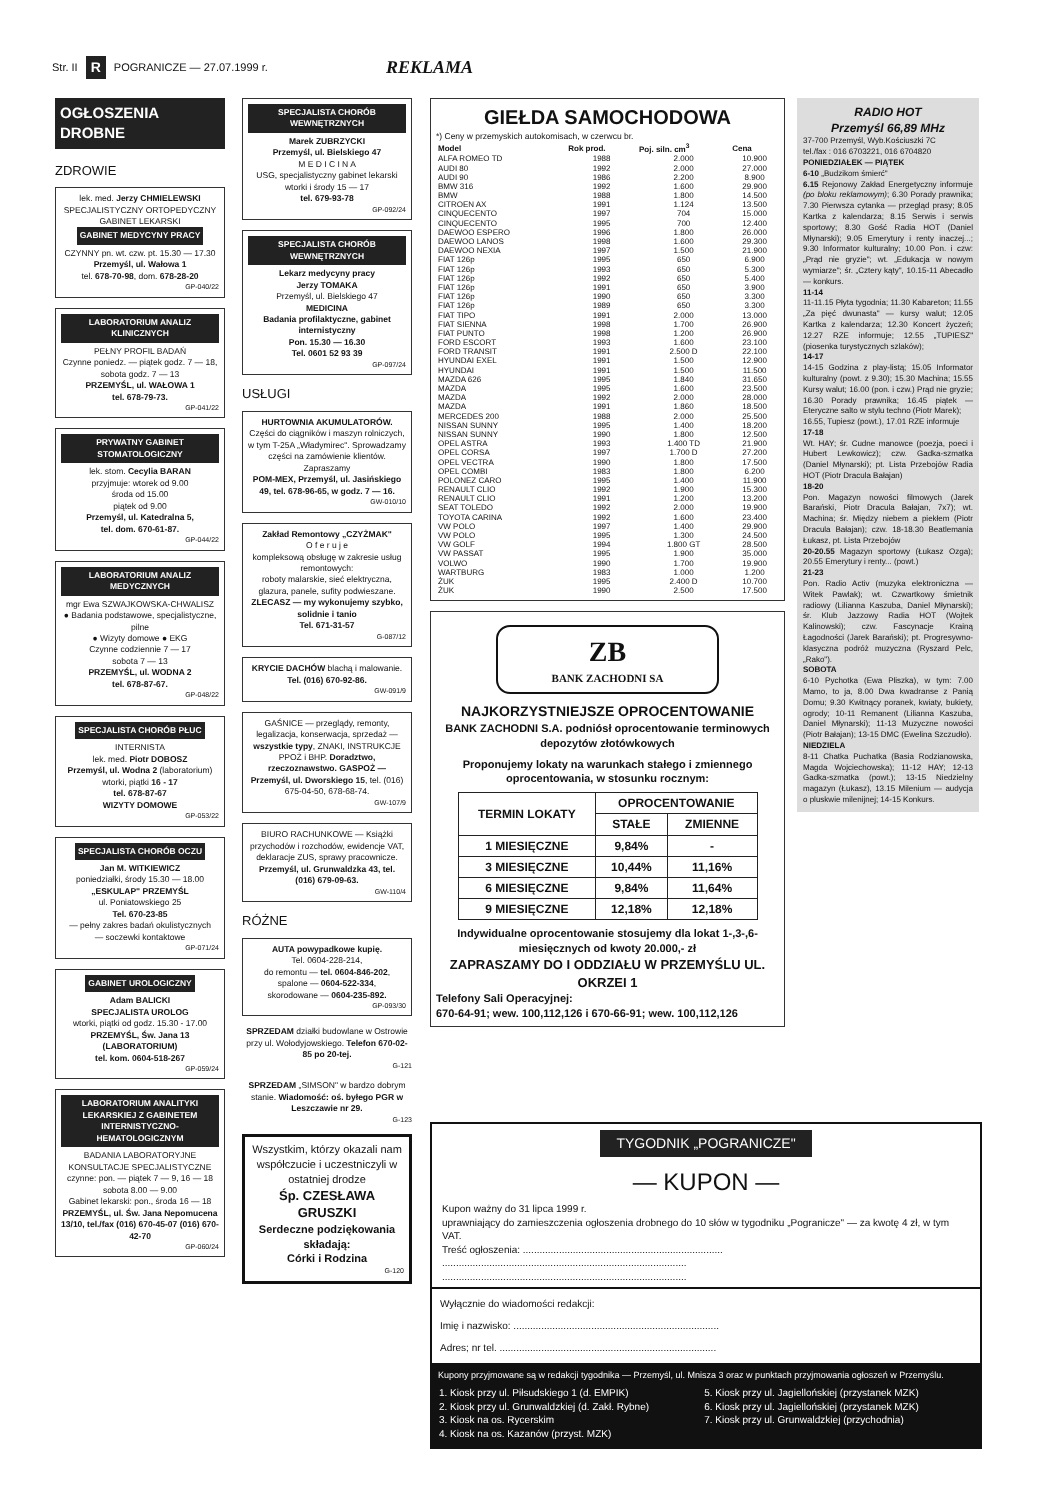Str. II R POGRANICZE — 27.07.1999 r. REKLAMA
OGŁOSZENIA DROBNE
ZDROWIE
lek. med. Jerzy CHMIELEWSKI
SPECJALISTYCZNY ORTOPEDYCZNY
GABINET LEKARSKI
GABINET MEDYCYNY PRACY
CZYNNY pn. wt. czw. pt. 15.30 — 17.30
Przemyśl, ul. Wałowa 1
tel. 678-70-98, dom. 678-28-20
GP-040/22
LABORATORIUM ANALIZ KLINICZNYCH
PEŁNY PROFIL BADAŃ
Czynne poniedz. — piątek godz. 7 — 18, sobota godz. 7 — 13
PRZEMYŚL, ul. WAŁOWA 1
tel. 678-79-73.
GP-041/22
PRYWATNY GABINET STOMATOLOGICZNY
lek. stom. Cecylia BARAN
przyjmuje: wtorek od 9.00
środa od 15.00
piątek od 9.00
Przemyśl, ul. Katedralna 5,
tel. dom. 670-61-87.
GP-044/22
LABORATORIUM ANALIZ MEDYCZNYCH
mgr Ewa SZWAJKOWSKA-CHWALISZ
● Badania podstawowe, specjalistyczne, pilne
● Wizyty domowe ● EKG
Czynne codziennie 7 — 17
sobota 7 — 13
PRZEMYŚL, ul. WODNA 2
tel. 678-87-67.
GP-048/22
SPECJALISTA CHORÓB PŁUC
INTERNISTA
lek. med. Piotr DOBOSZ
Przemyśl, ul. Wodna 2 (laboratorium)
wtorki, piątki 16 - 17
tel. 678-87-67
WIZYTY DOMOWE
GP-053/22
SPECJALISTA CHORÓB OCZU
Jan M. WITKIEWICZ
poniedziałki, środy 15.30 — 18.00
„ESKULAP" PRZEMYŚL
ul. Poniatowskiego 25
Tel. 670-23-85
— pełny zakres badań okulistycznych
— soczewki kontaktowe
GP-071/24
GABINET UROLOGICZNY
Adam BALICKI
SPECJALISTA UROLOG
wtorki, piątki od godz. 15.30 - 17.00
PRZEMYŚL, Św. Jana 13
(LABORATORIUM)
tel. kom. 0604-518-267
GP-059/24
LABORATORIUM ANALITYKI LEKARSKIEJ Z GABINETEM INTERNISTYCZNO-HEMATOLOGICZNYM
BADANIA LABORATORYJNE
KONSULTACJE SPECJALISTYCZNE
czynne: pon. — piątek 7 — 9, 16 — 18
sobota 8.00 — 9.00
Gabinet lekarski: pon., środa 16 — 18
PRZEMYŚL, ul. Św. Jana Nepomucena 13/10, tel./fax (016) 670-45-07 (016) 670-42-70
GP-060/24
SPECJALISTA CHORÓB WEWNĘTRZNYCH
Marek ZUBRZYCKI
Przemyśl, ul. Bielskiego 47
M E D I C I N A
USG, specjalistyczny gabinet lekarski
wtorki i środy 15 — 17
tel. 679-93-78
GP-092/24
SPECJALISTA CHORÓB WEWNĘTRZNYCH
Lekarz medycyny pracy
Jerzy TOMAKA
Przemyśl, ul. Bielskiego 47
MEDICINA
Badania profilaktyczne, gabinet internistyczny
Pon. 15.30 — 16.30
Tel. 0601 52 93 39
GP-097/24
USŁUGI
HURTOWNIA AKUMULATORÓW. Części do ciągników i maszyn rolniczych, w tym T-25A „Władymirec". Sprowadzamy części na zamówienie klientów.
Zapraszamy
POM-MEX, Przemyśl, ul. Jasińskiego 49, tel. 678-96-65, w godz. 7 — 16.
GW-010/10
Zakład Remontowy „CZYŻMAK"
O f e r u j e
kompleksową obsługę w zakresie usług remontowych:
roboty malarskie, sieć elektryczna, glazura, panele, sufity podwieszane.
ZLECASZ — my wykonujemy szybko, solidnie i tanio
Tel. 671-31-57
G-087/12
KRYCIE DACHÓW blachą i malowanie. Tel. (016) 670-92-86.
GW-091/9
GAŚNICE — przeglądy, remonty, legalizacja, konserwacja, sprzedaż — wszystkie typy, ZNAKI, INSTRUKCJE PPOŻ i BHP. Doradztwo, rzeczoznawstwo. GASPOŻ — Przemyśl, ul. Dworskiego 15, tel. (016) 675-04-50, 678-68-74.
GW-107/9
BIURO RACHUNKOWE — Książki przychodów i rozchodów, ewidencje VAT, deklaracje ZUS, sprawy pracownicze. Przemyśl, ul. Grunwaldzka 43, tel. (016) 679-09-63.
GW-110/4
RÓŻNE
AUTA powypadkowe kupię.
Tel. 0604-228-214,
do remontu — tel. 0604-846-202,
spalone — 0604-522-334,
skorodowane — 0604-235-892.
GP-093/30
SPRZEDAM działki budowlane w Ostrowie przy ul. Wołodyjowskiego. Telefon 670-02-85 po 20-tej.
G-121
SPRZEDAM „SIMSON" w bardzo dobrym stanie. Wiadomość: oś. byłego PGR w Leszczawie nr 29.
G-123
Wszystkim, którzy okazali nam współczucie i uczestniczyli w ostatniej drodze
Śp. CZESŁAWA GRUSZKI
Serdeczne podziękowania składają:
Córki i Rodzina
G-120
GIEŁDA SAMOCHODOWA
*) Ceny w przemyskich autokomisach, w czerwcu br.
| Model | Rok prod. | Poj. siln. cm<sup>3</sup> | Cena |
| --- | --- | --- | --- |
| ALFA ROMEO TD | 1988 | 2.000 | 10.900 |
| AUDI 80 | 1992 | 2.000 | 27.000 |
| AUDI 90 | 1986 | 2.200 | 8.900 |
| BMW 316 | 1992 | 1.600 | 29.900 |
| BMW | 1988 | 1.800 | 14.500 |
| CITROEN AX | 1991 | 1.124 | 13.500 |
| CINQUECENTO | 1997 | 704 | 15.000 |
| CINQUECENTO | 1995 | 700 | 12.400 |
| DAEWOO ESPERO | 1996 | 1.800 | 26.000 |
| DAEWOO LANOS | 1998 | 1.600 | 29.300 |
| DAEWOO NEXIA | 1997 | 1.500 | 21.900 |
| FIAT 126p | 1995 | 650 | 6.900 |
| FIAT 126p | 1993 | 650 | 5.300 |
| FIAT 126p | 1992 | 650 | 5.400 |
| FIAT 126p | 1991 | 650 | 3.900 |
| FIAT 126p | 1990 | 650 | 3.300 |
| FIAT 126p | 1989 | 650 | 3.300 |
| FIAT TIPO | 1991 | 2.000 | 13.000 |
| FIAT SIENNA | 1998 | 1.700 | 26.900 |
| FIAT PUNTO | 1998 | 1.200 | 26.900 |
| FORD ESCORT | 1993 | 1.600 | 23.100 |
| FORD TRANSIT | 1991 | 2.500 D | 22.100 |
| HYUNDAI EXEL | 1991 | 1.500 | 12.900 |
| HYUNDAI | 1991 | 1.500 | 11.500 |
| MAZDA 626 | 1995 | 1.840 | 31.650 |
| MAZDA | 1995 | 1.600 | 23.500 |
| MAZDA | 1992 | 2.000 | 28.000 |
| MAZDA | 1991 | 1.860 | 18.500 |
| MERCEDES 200 | 1988 | 2.000 | 25.500 |
| NISSAN SUNNY | 1995 | 1.400 | 18.200 |
| NISSAN SUNNY | 1990 | 1.800 | 12.500 |
| OPEL ASTRA | 1993 | 1.400 TD | 21.900 |
| OPEL CORSA | 1997 | 1.700 D | 27.200 |
| OPEL VECTRA | 1990 | 1.800 | 17.500 |
| OPEL COMBI | 1983 | 1.800 | 6.200 |
| POLONEZ CARO | 1995 | 1.400 | 11.900 |
| RENAULT CLIO | 1992 | 1.900 | 15.300 |
| RENAULT CLIO | 1991 | 1.200 | 13.200 |
| SEAT TOLEDO | 1992 | 2.000 | 19.900 |
| TOYOTA CARINA | 1992 | 1.600 | 23.400 |
| VW POLO | 1997 | 1.400 | 29.900 |
| VW POLO | 1995 | 1.300 | 24.500 |
| VW GOLF | 1994 | 1.800 GT | 28.500 |
| VW PASSAT | 1995 | 1.900 | 35.000 |
| VOLWO | 1990 | 1.700 | 19.900 |
| WARTBURG | 1983 | 1.000 | 1.200 |
| ŻUK | 1995 | 2.400 D | 10.700 |
| ŻUK | 1990 | 2.500 | 17.500 |
ZB
BANK ZACHODNI SA
NAJKORZYSTNIEJSZE OPROCENTOWANIE
BANK ZACHODNI S.A. podniósł oprocentowanie terminowych depozytów złotówkowych
Proponujemy lokaty na warunkach stałego i zmiennego oprocentowania, w stosunku rocznym:
| TERMIN LOKATY | OPROCENTOWANIE | |
| --- | --- | --- |
| | STAŁE | ZMIENNE |
| 1 MIESIĘCZNE | 9,84% | - |
| 3 MIESIĘCZNE | 10,44% | 11,16% |
| 6 MIESIĘCZNE | 9,84% | 11,64% |
| 9 MIESIĘCZNE | 12,18% | 12,18% |
Indywidualne oprocentowanie stosujemy dla lokat 1-,3-,6-miesięcznych od kwoty 20.000,- zł
ZAPRASZAMY DO I ODDZIAŁU W PRZEMYŚLU UL. OKRZEI 1
Telefony Sali Operacyjnej:
670-64-91; wew. 100,112,126 i 670-66-91; wew. 100,112,126
RADIO HOT
Przemyśl 66,89 MHz
37-700 Przemyśl, Wyb.Kościuszki 7C
tel./fax : 016 6703221, 016 6704820
PONIEDZIAŁEK — PIĄTEK
6-10 „Budzikom śmierć"
6.15 Rejonowy Zakład Energetyczny informuje (po bloku reklamowym); 6.30 Porady prawnika; 7.30 Pierwsza cytanka — przegląd prasy; 8.05 Kartka z kalendarza; 8.15 Serwis i serwis sportowy; 8.30 Gość Radia HOT (Daniel Młynarski); 9.05 Emerytury i renty inaczej...; 9.30 Informator kulturalny; 10.00 Pon. i czw: „Prąd nie gryzie"; wt. „Edukacja w nowym wymiarze"; śr. „Cztery kąty", 10.15-11 Abecadło — konkurs.
11-14
11-11.15 Płyta tygodnia; 11.30 Kabareton; 11.55 „Za pięć dwunasta" — kursy walut; 12.05 Kartka z kalendarza; 12.30 Koncert życzeń; 12.27 RZE informuje; 12.55 „TUPIESZ" (piosenka turystycznych szlaków);
14-17
14-15 Godzina z play-listą; 15.05 Informator kulturalny (powt. z 9.30); 15.30 Machina; 15.55 Kursy walut; 16.00 (pon. i czw.) Prąd nie gryzie; 16.30 Porady prawnika; 16.45 piątek — Eteryczne salto w stylu techno (Piotr Marek);
16.55, Tupiesz (powt.), 17.01 RZE informuje
17-18
Wt. HAY; śr. Cudne manowce (poezja, poeci i Hubert Lewkowicz); czw. Gadka-szmatka (Daniel Młynarski); pt. Lista Przebojów Radia HOT (Piotr Dracula Bałajan)
18-20
Pon. Magazyn nowości filmowych (Jarek Barański, Piotr Dracula Bałajan, 7x7); wt. Machina; śr. Między niebem a piekłem (Piotr Dracula Bałajan); czw. 18-18.30 Beatlemania Łukasz, pt. Lista Przebojów
20-20.55 Magazyn sportowy (Łukasz Ozga); 20.55 Emerytury i renty... (powt.)
21-23
Pon. Radio Activ (muzyka elektroniczna — Witek Pawlak); wt. Czwartkowy śmietnik radiowy (Lilianna Kaszuba, Daniel Młynarski); śr. Klub Jazzowy Radia HOT (Wojtek Kalinowski); czw. Fascynacje Krainą Łagodności (Jarek Barański); pt. Progresywno-klasyczna podróż muzyczna (Ryszard Pelc, „Rako").
SOBOTA
6-10 Pychotka (Ewa Pliszka), w tym: 7.00 Mamo, to ja, 8.00 Dwa kwadranse z Panią Domu; 9.30 Kwitnący poranek, kwiaty, bukiety, ogrody; 10-11 Remanent (Lilianna Kaszuba, Daniel Młynarski); 11-13 Muzyczne nowości (Piotr Bałajan); 13-15 DMC (Ewelina Szczudło).
NIEDZIELA
8-11 Chatka Puchatka (Basia Rodzianowska, Magda Wojciechowska); 11-12 HAY; 12-13 Gadka-szmatka (powt.); 13-15 Niedzielny magazyn (Łukasz), 13.15 Milenium — audycja o pluskwie milenijnej; 14-15 Konkurs.
TYGODNIK „POGRANICZE"
— KUPON —
Kupon ważny do 31 lipca 1999 r.
uprawniający do zamieszczenia ogłoszenia drobnego do 10 słów w tygodniku „Pogranicze" — za kwotę 4 zł, w tym VAT.
Treść ogłoszenia: ........................................................................
........................................................................................
........................................................................................
Wyłącznie do wiadomości redakcji:
Imię i nazwisko: ..........................................................................
Adres; nr tel. ..............................................................................
Kupony przyjmowane są w redakcji tygodnika — Przemyśl, ul. Mnisza 3 oraz w punktach przyjmowania ogłoszeń w Przemyślu.
| 1. Kiosk przy ul. Piłsudskiego 1 (d. EMPIK) 2. Kiosk przy ul. Grunwaldzkiej (d. Zakł. Rybne) 3. Kiosk na os. Rycerskim 4. Kiosk na os. Kazanów (przyst. MZK) | 5. Kiosk przy ul. Jagiellońskiej (przystanek MZK) 6. Kiosk przy ul. Jagiellońskiej (przystanek MZK) 7. Kiosk przy ul. Grunwaldzkiej (przychodnia) |